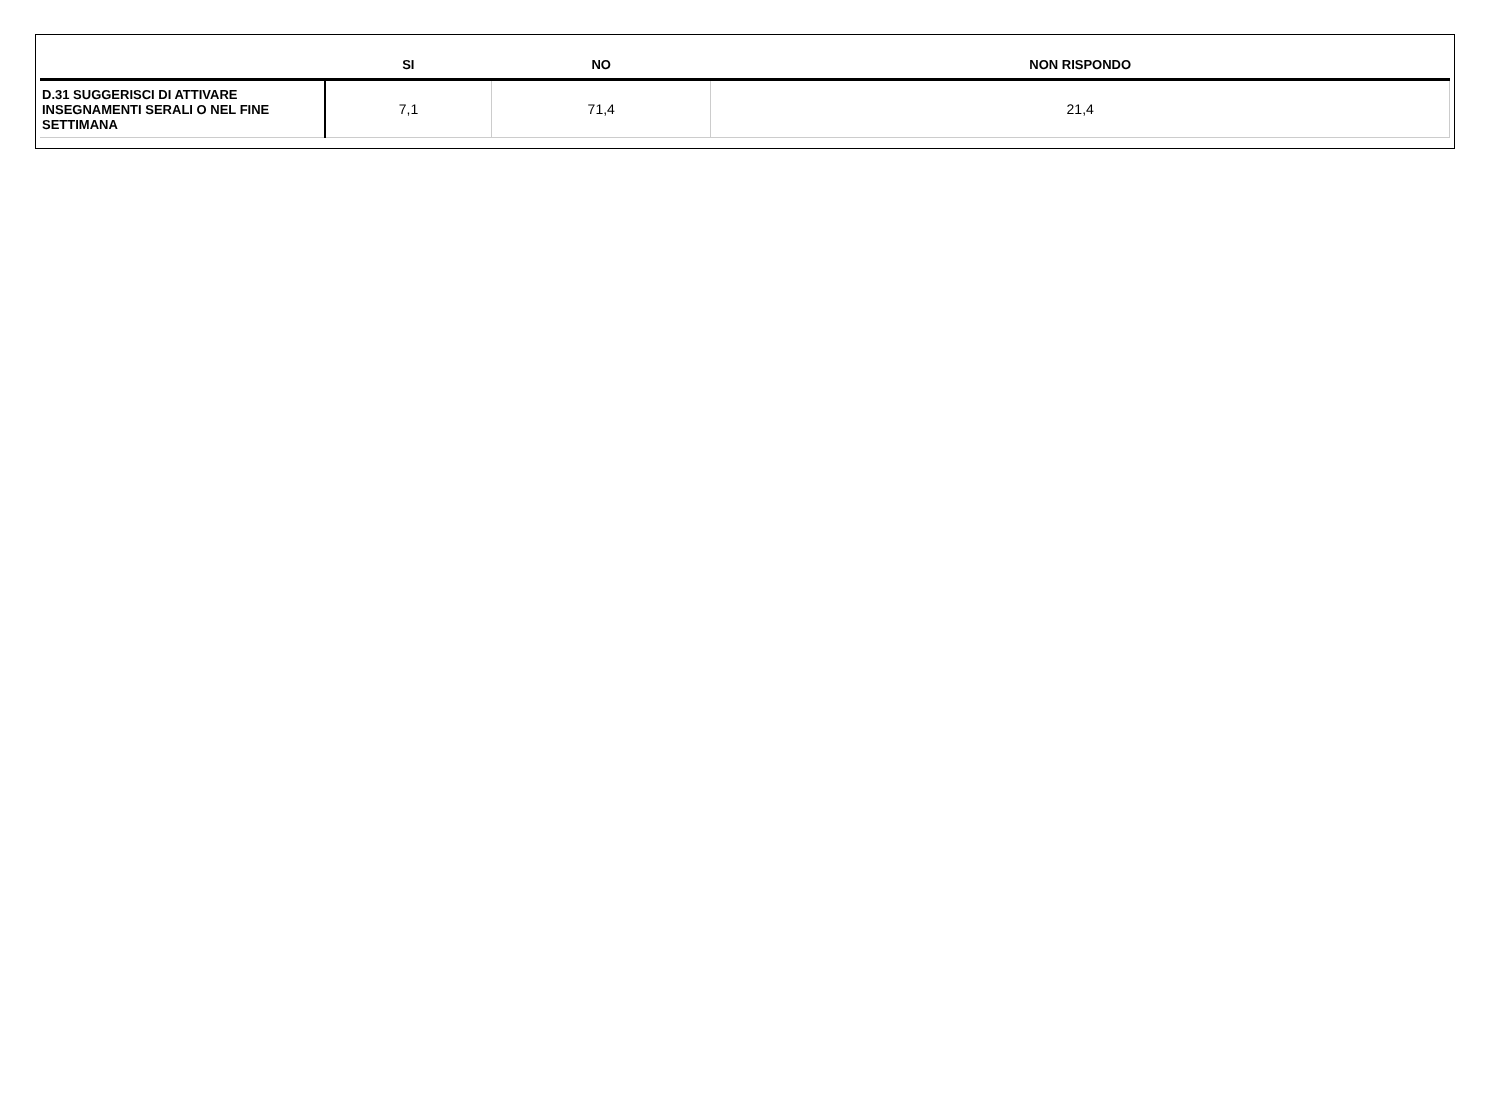| | SI | NO | NON RISPONDO |
| --- | --- | --- | --- |
| D.31 SUGGERISCI DI ATTIVARE INSEGNAMENTI SERALI O NEL FINE SETTIMANA | 7,1 | 71,4 | 21,4 |